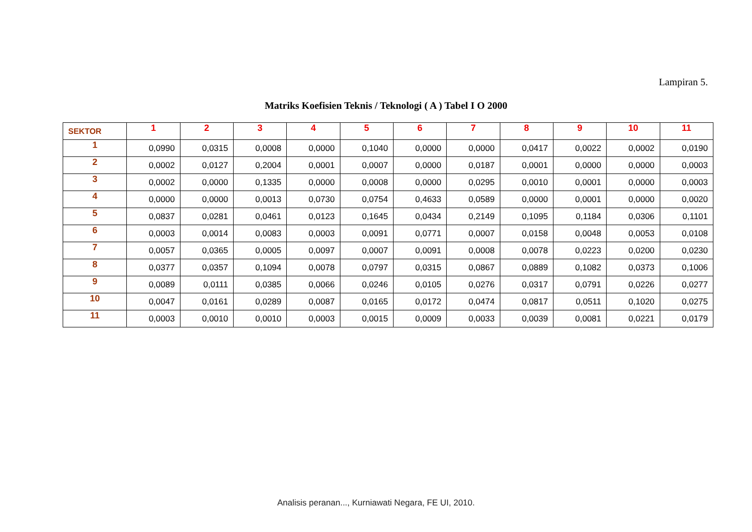Lampiran 5.
Matriks Koefisien Teknis / Teknologi ( A ) Tabel I O 2000
| SEKTOR | 1 | 2 | 3 | 4 | 5 | 6 | 7 | 8 | 9 | 10 | 11 |
| --- | --- | --- | --- | --- | --- | --- | --- | --- | --- | --- | --- |
| 1 | 0,0990 | 0,0315 | 0,0008 | 0,0000 | 0,1040 | 0,0000 | 0,0000 | 0,0417 | 0,0022 | 0,0002 | 0,0190 |
| 2 | 0,0002 | 0,0127 | 0,2004 | 0,0001 | 0,0007 | 0,0000 | 0,0187 | 0,0001 | 0,0000 | 0,0000 | 0,0003 |
| 3 | 0,0002 | 0,0000 | 0,1335 | 0,0000 | 0,0008 | 0,0000 | 0,0295 | 0,0010 | 0,0001 | 0,0000 | 0,0003 |
| 4 | 0,0000 | 0,0000 | 0,0013 | 0,0730 | 0,0754 | 0,4633 | 0,0589 | 0,0000 | 0,0001 | 0,0000 | 0,0020 |
| 5 | 0,0837 | 0,0281 | 0,0461 | 0,0123 | 0,1645 | 0,0434 | 0,2149 | 0,1095 | 0,1184 | 0,0306 | 0,1101 |
| 6 | 0,0003 | 0,0014 | 0,0083 | 0,0003 | 0,0091 | 0,0771 | 0,0007 | 0,0158 | 0,0048 | 0,0053 | 0,0108 |
| 7 | 0,0057 | 0,0365 | 0,0005 | 0,0097 | 0,0007 | 0,0091 | 0,0008 | 0,0078 | 0,0223 | 0,0200 | 0,0230 |
| 8 | 0,0377 | 0,0357 | 0,1094 | 0,0078 | 0,0797 | 0,0315 | 0,0867 | 0,0889 | 0,1082 | 0,0373 | 0,1006 |
| 9 | 0,0089 | 0,0111 | 0,0385 | 0,0066 | 0,0246 | 0,0105 | 0,0276 | 0,0317 | 0,0791 | 0,0226 | 0,0277 |
| 10 | 0,0047 | 0,0161 | 0,0289 | 0,0087 | 0,0165 | 0,0172 | 0,0474 | 0,0817 | 0,0511 | 0,1020 | 0,0275 |
| 11 | 0,0003 | 0,0010 | 0,0010 | 0,0003 | 0,0015 | 0,0009 | 0,0033 | 0,0039 | 0,0081 | 0,0221 | 0,0179 |
Analisis peranan..., Kurniawati Negara, FE UI, 2010.